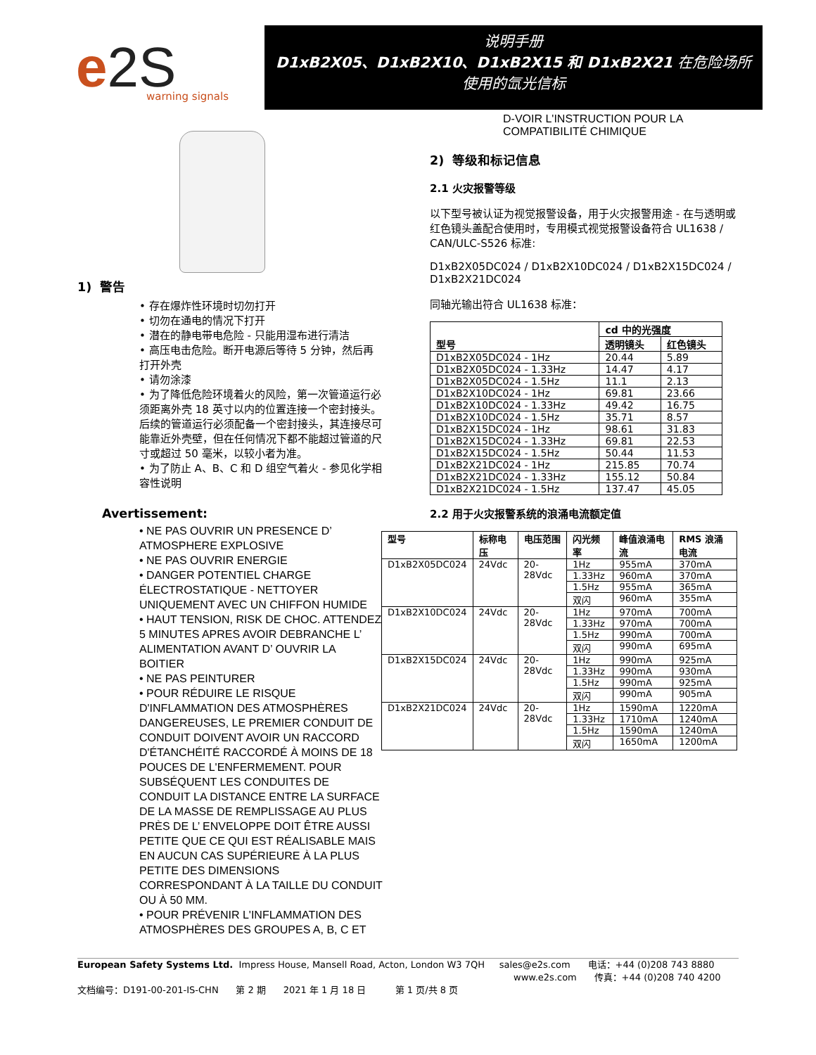e2S
warning signals
说明手册
D1xB2X05、D1xB2X10、D1xB2X15 和 D1xB2X21 在危险场所
使用的氙光信标
1) 警告
• 存在爆炸性环境时切勿打开
• 切勿在通电的情况下打开
• 潜在的静电带电危险 - 只能用湿布进行清洁
• 高压电击危险。断开电源后等待 5 分钟，然后再打开外壳
• 请勿涂漆
• 为了降低危险环境着火的风险，第一次管道运行必须距离外壳 18 英寸以内的位置连接一个密封接头。后续的管道运行必须配备一个密封接头，其连接尽可能靠近外壳壁，但在任何情况下都不能超过管道的尺寸或超过 50 毫米，以较小者为准。
• 为了防止 A、B、C 和 D 组空气着火 - 参见化学相容性说明
Avertissement:
• NE PAS OUVRIR UN PRESENCE D’ ATMOSPHERE EXPLOSIVE
• NE PAS OUVRIR ENERGIE
• DANGER POTENTIEL CHARGE ÉLECTROSTATIQUE - NETTOYER UNIQUEMENT AVEC UN CHIFFON HUMIDE
• HAUT TENSION, RISK DE CHOC. ATTENDEZ 5 MINUTES APRES AVOIR DEBRANCHE L’ ALIMENTATION AVANT D’ OUVRIR LA BOITIER
• NE PAS PEINTURER
• POUR RÉDUIRE LE RISQUE D'INFLAMMATION DES ATMOSPHÈRES DANGEREUSES, LE PREMIER CONDUIT DE CONDUIT DOIVENT AVOIR UN RACCORD D'ÉTANCHÉITÉ RACCORDÉ À MOINS DE 18 POUCES DE L'ENFERMEMENT. POUR SUBSÉQUENT LES CONDUITES DE CONDUIT LA DISTANCE ENTRE LA SURFACE DE LA MASSE DE REMPLISSAGE AU PLUS PRÈS DE L’ ENVELOPPE DOIT ÊTRE AUSSI PETITE QUE CE QUI EST RÉALISABLE MAIS EN AUCUN CAS SUPÉRIEURE À LA PLUS PETITE DES DIMENSIONS CORRESPONDANT À LA TAILLE DU CONDUIT OU À 50 MM.
• POUR PRÉVENIR L'INFLAMMATION DES ATMOSPHÈRES DES GROUPES A, B, C ET
D-VOIR L'INSTRUCTION POUR LA
COMPATIBILITÉ CHIMIQUE
2) 等级和标记信息
2.1 火灾报警等级
以下型号被认证为视觉报警设备，用于火灾报警用途 - 在与透明或红色镜头盖配合使用时，专用模式视觉报警设备符合 UL1638 / CAN/ULC-S526 标准:
D1xB2X05DC024 / D1xB2X10DC024 / D1xB2X15DC024 / D1xB2X21DC024
同轴光输出符合 UL1638 标准：
| 型号 | cd 中的光强度 | |
| --- | --- | --- |
| | 透明镜头 | 红色镜头 |
| D1xB2X05DC024 - 1Hz | 20.44 | 5.89 |
| D1xB2X05DC024 - 1.33Hz | 14.47 | 4.17 |
| D1xB2X05DC024 - 1.5Hz | 11.1 | 2.13 |
| D1xB2X10DC024 - 1Hz | 69.81 | 23.66 |
| D1xB2X10DC024 - 1.33Hz | 49.42 | 16.75 |
| D1xB2X10DC024 - 1.5Hz | 35.71 | 8.57 |
| D1xB2X15DC024 - 1Hz | 98.61 | 31.83 |
| D1xB2X15DC024 - 1.33Hz | 69.81 | 22.53 |
| D1xB2X15DC024 - 1.5Hz | 50.44 | 11.53 |
| D1xB2X21DC024 - 1Hz | 215.85 | 70.74 |
| D1xB2X21DC024 - 1.33Hz | 155.12 | 50.84 |
| D1xB2X21DC024 - 1.5Hz | 137.47 | 45.05 |
2.2 用于火灾报警系统的浪涌电流额定值
| 型号 | 标称电压 | 电压范围 | 闪光频率 | 峰值浪涌电流 | RMS 浪涌电流 |
| --- | --- | --- | --- | --- | --- |
| D1xB2X05DC024 | 24Vdc | 20-28Vdc | 1Hz | 955mA | 370mA |
| | | | 1.33Hz | 960mA | 370mA |
| | | | 1.5Hz | 955mA | 365mA |
| | | | 双闪 | 960mA | 355mA |
| D1xB2X10DC024 | 24Vdc | 20-28Vdc | 1Hz | 970mA | 700mA |
| | | | 1.33Hz | 970mA | 700mA |
| | | | 1.5Hz | 990mA | 700mA |
| | | | 双闪 | 990mA | 695mA |
| D1xB2X15DC024 | 24Vdc | 20-28Vdc | 1Hz | 990mA | 925mA |
| | | | 1.33Hz | 990mA | 930mA |
| | | | 1.5Hz | 990mA | 925mA |
| | | | 双闪 | 990mA | 905mA |
| D1xB2X21DC024 | 24Vdc | 20-28Vdc | 1Hz | 1590mA | 1220mA |
| | | | 1.33Hz | 1710mA | 1240mA |
| | | | 1.5Hz | 1590mA | 1240mA |
| | | | 双闪 | 1650mA | 1200mA |
European Safety Systems Ltd. Impress House, Mansell Road, Acton, London W3 7QH sales@e2s.com 电话：+44 (0)208 743 8880
www.e2s.com 传真：+44 (0)208 740 4200
文档编号：D191-00-201-IS-CHN 第 2 期 2021 年 1 月 18 日 第 1 页/共 8 页